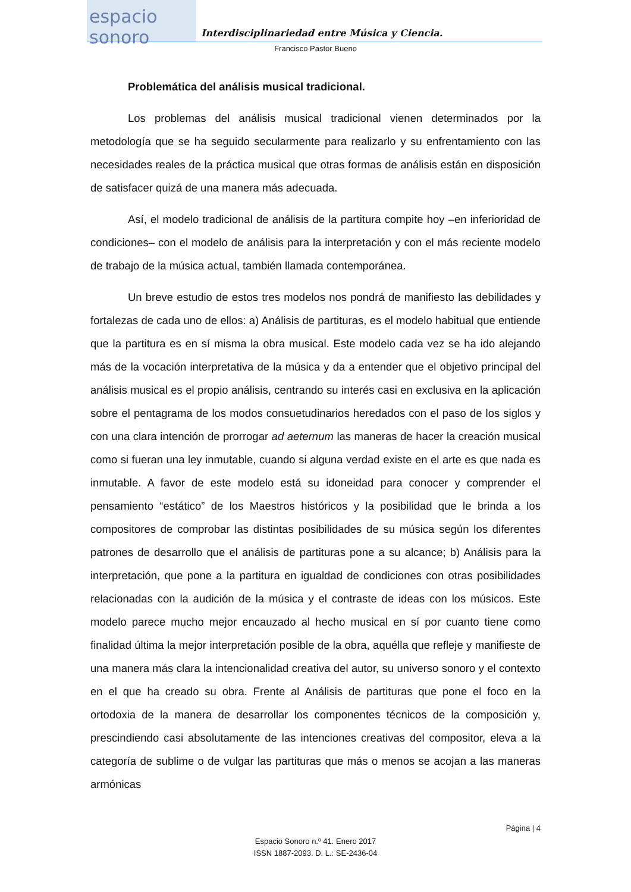espacio sonoro
Interdisciplinariedad entre Música y Ciencia.
Francisco Pastor Bueno
Problemática del análisis musical tradicional.
Los problemas del análisis musical tradicional vienen determinados por la metodología que se ha seguido secularmente para realizarlo y su enfrentamiento con las necesidades reales de la práctica musical que otras formas de análisis están en disposición de satisfacer quizá de una manera más adecuada.
Así, el modelo tradicional de análisis de la partitura compite hoy –en inferioridad de condiciones– con el modelo de análisis para la interpretación y con el más reciente modelo de trabajo de la música actual, también llamada contemporánea.
Un breve estudio de estos tres modelos nos pondrá de manifiesto las debilidades y fortalezas de cada uno de ellos: a) Análisis de partituras, es el modelo habitual que entiende que la partitura es en sí misma la obra musical. Este modelo cada vez se ha ido alejando más de la vocación interpretativa de la música y da a entender que el objetivo principal del análisis musical es el propio análisis, centrando su interés casi en exclusiva en la aplicación sobre el pentagrama de los modos consuetudinarios heredados con el paso de los siglos y con una clara intención de prorrogar ad aeternum las maneras de hacer la creación musical como si fueran una ley inmutable, cuando si alguna verdad existe en el arte es que nada es inmutable. A favor de este modelo está su idoneidad para conocer y comprender el pensamiento “estático” de los Maestros históricos y la posibilidad que le brinda a los compositores de comprobar las distintas posibilidades de su música según los diferentes patrones de desarrollo que el análisis de partituras pone a su alcance; b) Análisis para la interpretación, que pone a la partitura en igualdad de condiciones con otras posibilidades relacionadas con la audición de la música y el contraste de ideas con los músicos. Este modelo parece mucho mejor encauzado al hecho musical en sí por cuanto tiene como finalidad última la mejor interpretación posible de la obra, aquélla que refleje y manifieste de una manera más clara la intencionalidad creativa del autor, su universo sonoro y el contexto en el que ha creado su obra. Frente al Análisis de partituras que pone el foco en la ortodoxia de la manera de desarrollar los componentes técnicos de la composición y, prescindiendo casi absolutamente de las intenciones creativas del compositor, eleva a la categoría de sublime o de vulgar las partituras que más o menos se acojan a las maneras armónicas
Página | 4
Espacio Sonoro n.º 41. Enero 2017
ISSN 1887-2093. D. L.: SE-2436-04